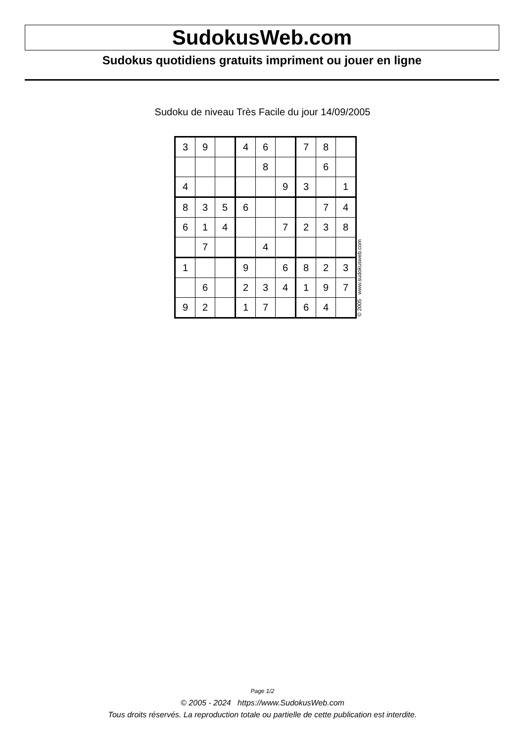SudokusWeb.com
Sudokus quotidiens gratuits impriment ou jouer en ligne
Sudoku de niveau Très Facile du jour 14/09/2005
| 3 | 9 | | 4 | 6 | | 7 | 8 | |
| | | | | 8 | | | 6 | |
| 4 | | | | | 9 | 3 | | 1 |
| 8 | 3 | 5 | 6 | | | | 7 | 4 |
| 6 | 1 | 4 | | | 7 | 2 | 3 | 8 |
| | 7 | | | 4 | | | | |
| 1 | | | 9 | | 6 | 8 | 2 | 3 |
| | 6 | | 2 | 3 | 4 | 1 | 9 | 7 |
| 9 | 2 | | 1 | 7 | | 6 | 4 | |
© 2005 www.sudokusweb.com
Page 1/2
© 2005 - 2024 https://www.SudokusWeb.com
Tous droits réservés. La reproduction totale ou partielle de cette publication est interdite.